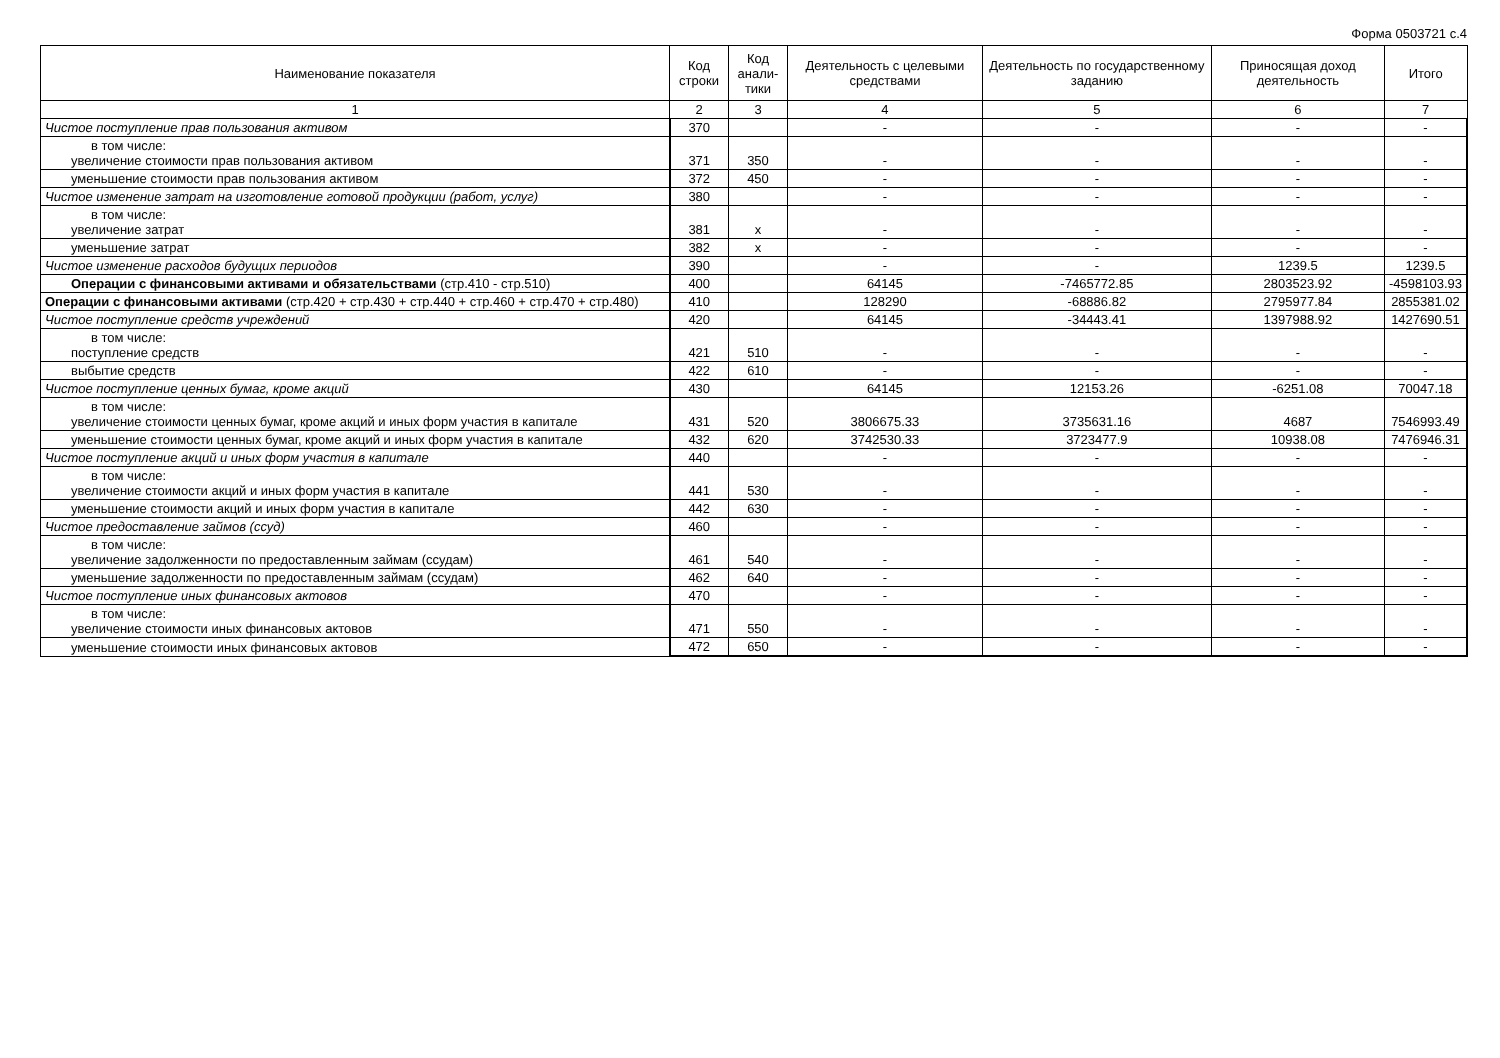Форма 0503721 с.4
| Наименование показателя | Код строки | Код анали-тики | Деятельность с целевыми средствами | Деятельность по государственному заданию | Приносящая доход деятельность | Итого |
| --- | --- | --- | --- | --- | --- | --- |
| 1 | 2 | 3 | 4 | 5 | 6 | 7 |
| Чистое поступление прав пользования активом | 370 | | - | - | - | - |
| в том числе: увеличение стоимости прав пользования активом | 371 | 350 | - | - | - | - |
| уменьшение стоимости прав пользования активом | 372 | 450 | - | - | - | - |
| Чистое изменение затрат на изготовление готовой продукции (работ, услуг) | 380 | | - | - | - | - |
| в том числе: увеличение затрат | 381 | x | - | - | - | - |
| уменьшение затрат | 382 | x | - | - | - | - |
| Чистое изменение расходов будущих периодов | 390 | | - | - | 1239.5 | 1239.5 |
| Операции с финансовыми активами и обязательствами (стр.410 - стр.510) | 400 | | 64145 | -7465772.85 | 2803523.92 | -4598103.93 |
| Операции с финансовыми активами (стр.420 + стр.430 + стр.440 + стр.460 + стр.470 + стр.480) | 410 | | 128290 | -68886.82 | 2795977.84 | 2855381.02 |
| Чистое поступление средств учреждений | 420 | | 64145 | -34443.41 | 1397988.92 | 1427690.51 |
| в том числе: поступление средств | 421 | 510 | - | - | - | - |
| выбытие средств | 422 | 610 | - | - | - | - |
| Чистое поступление ценных бумаг, кроме акций | 430 | | 64145 | 12153.26 | -6251.08 | 70047.18 |
| в том числе: увеличение стоимости ценных бумаг, кроме акций и иных форм участия в капитале | 431 | 520 | 3806675.33 | 3735631.16 | 4687 | 7546993.49 |
| уменьшение стоимости ценных бумаг, кроме акций и иных форм участия в капитале | 432 | 620 | 3742530.33 | 3723477.9 | 10938.08 | 7476946.31 |
| Чистое поступление акций и иных форм участия в капитале | 440 | | - | - | - | - |
| в том числе: увеличение стоимости акций и иных форм участия в капитале | 441 | 530 | - | - | - | - |
| уменьшение стоимости акций и иных форм участия в капитале | 442 | 630 | - | - | - | - |
| Чистое предоставление займов (ссуд) | 460 | | - | - | - | - |
| в том числе: увеличение задолженности по предоставленным займам (ссудам) | 461 | 540 | - | - | - | - |
| уменьшение задолженности по предоставленным займам (ссудам) | 462 | 640 | - | - | - | - |
| Чистое поступление иных финансовых актовов | 470 | | - | - | - | - |
| в том числе: увеличение стоимости иных финансовых актовов | 471 | 550 | - | - | - | - |
| уменьшение стоимости иных финансовых актовов | 472 | 650 | - | - | - | - |